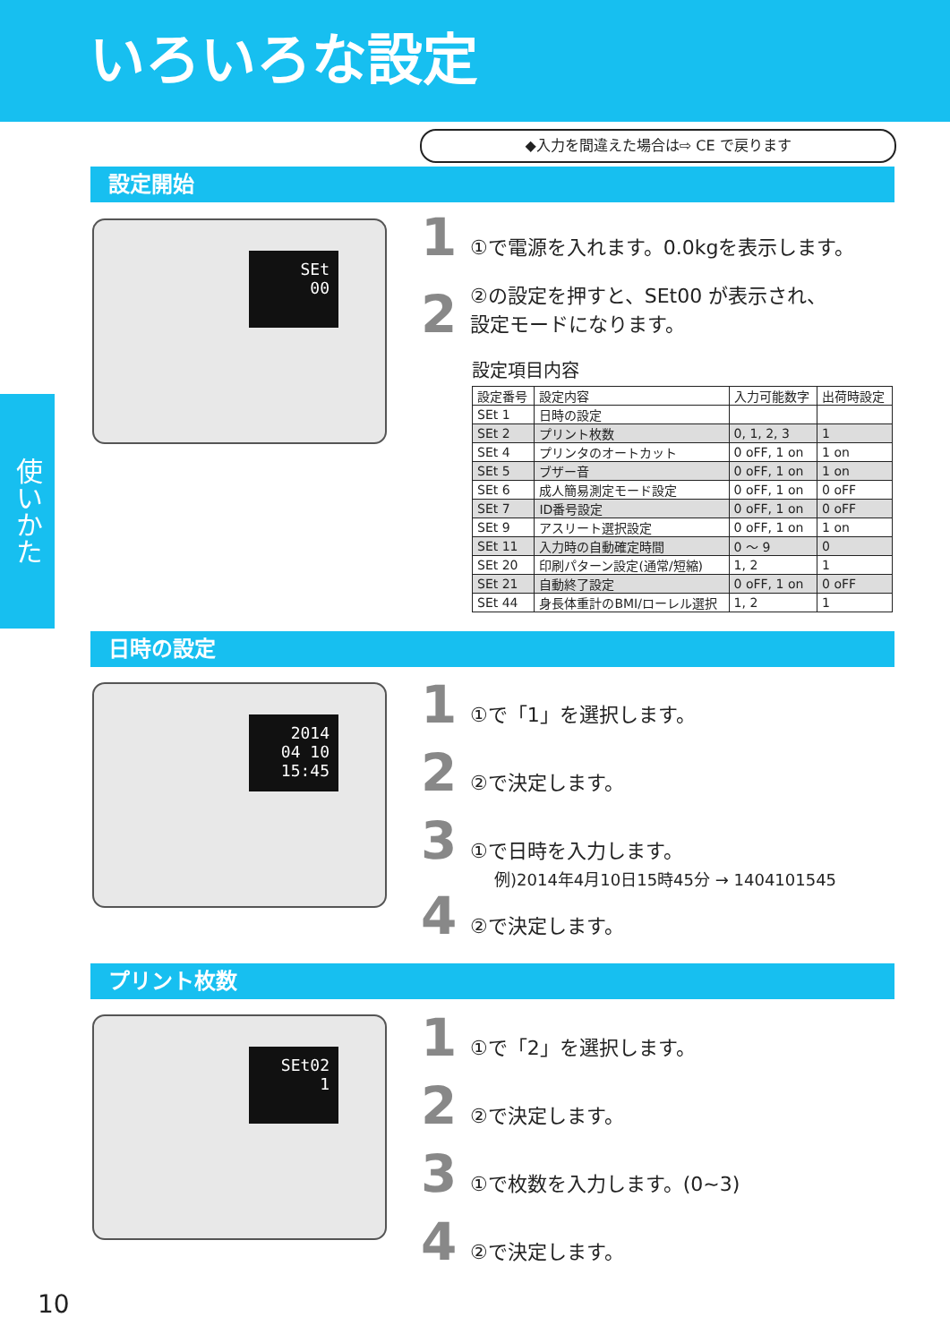いろいろな設定
◆入力を間違えた場合は⇨ CE で戻ります
使いかた
設定開始
SEt
00
1 ①で電源を入れます。0.0kgを表示します。
2 ②の設定を押すと、SEt00 が表示され、
設定モードになります。
設定項目内容
| 設定番号 | 設定内容 | 入力可能数字 | 出荷時設定 |
| --- | --- | --- | --- |
| SEt 1 | 日時の設定 | | |
| SEt 2 | プリント枚数 | 0, 1, 2, 3 | 1 |
| SEt 4 | プリンタのオートカット | 0 oFF, 1 on | 1 on |
| SEt 5 | ブザー音 | 0 oFF, 1 on | 1 on |
| SEt 6 | 成人簡易測定モード設定 | 0 oFF, 1 on | 0 oFF |
| SEt 7 | ID番号設定 | 0 oFF, 1 on | 0 oFF |
| SEt 9 | アスリート選択設定 | 0 oFF, 1 on | 1 on |
| SEt 11 | 入力時の自動確定時間 | 0 ～ 9 | 0 |
| SEt 20 | 印刷パターン設定(通常/短縮) | 1, 2 | 1 |
| SEt 21 | 自動終了設定 | 0 oFF, 1 on | 0 oFF |
| SEt 44 | 身長体重計のBMI/ローレル選択 | 1, 2 | 1 |
日時の設定
2014
04 10
15:45
1 ①で「1」を選択します。
2 ②で決定します。
3 ①で日時を入力します。
例)2014年4月10日15時45分 → 1404101545
4 ②で決定します。
プリント枚数
SEt02
1
1 ①で「2」を選択します。
2 ②で決定します。
3 ①で枚数を入力します。(0~3)
4 ②で決定します。
10